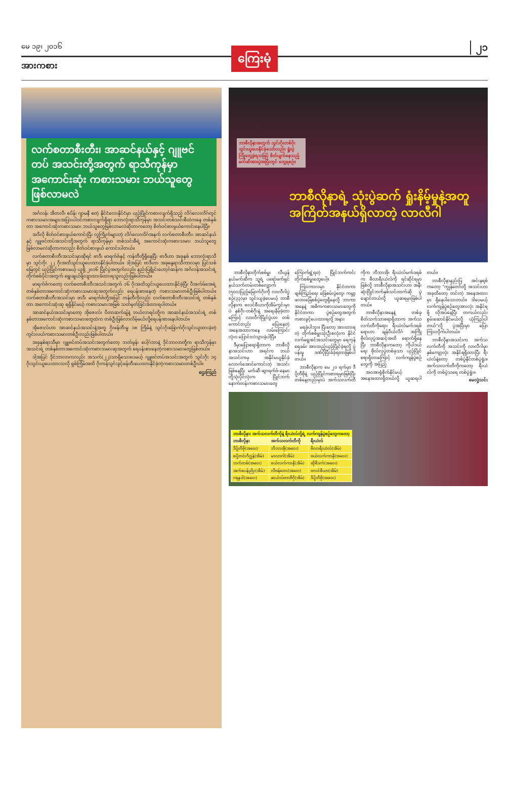မေ ၁၉၊ ၂၀၁၆
အားကစား
ကြေးမုံ
၂၁
လက်စတာစီးတီး၊ အာဆင်နယ်နှင့် ဂျူဗင်တပ် အသင်းတို့အတွက် ရာသီကုန်မှာ အကောင်းဆုံး ကစားသမား ဘယ်သူတွေဖြစ်လာမလဲ
အင်္ဂလန်၊ အီတလီ၊ စပိန်၊ ဂျာမနီ စတဲ့ နိုင်ငံလေးနိုင်ငံမှာ ယှဉ်ပြိုင်ကစားလျက်ရှိသည့် လိဂ်လေးလိဂ်တွင် ကစားသမားအများအပြားပါဝင်ကစားလျက်ရှိရာ ဘောလုံးရာသီကုန်မှာ အသင်းတစ်သင်းစီထဲကနေ တစ်နှစ်တာ အကောင်းဆုံးကစားသမား ဘယ်သူတွေဖြစ်လာမလဲဆိုတာကတော့ စိတ်ဝင်စားဖွယ်ကောင်းနေပါပြီ။
အဒီလို စိတ်ဝင်စားဖွယ်ကောင်းပြီး လူကြိုက်များတဲ့ လိဂ်လေးလိဂ်အနက် လက်စတာစီးတီး၊ အာဆင်နယ် နှင့် ဂျူဗင်တပ်အသင်းတို့အတွက် ရာသီကုန်မှာ တစ်သင်းစီရဲ့ အကောင်းဆုံးကစားသမား ဘယ်သူတွေ ဖြစ်လာမလဲဆိုတာကလည်း စိတ်ဝင်စားဖွယ် ကောင်းပါတယ်။
လက်စတာစီးတီးအသင်းမှာဆိုရင် ဗာဒီ၊ မာရက်ဇ်နှင့် ကန်တီတို့ရှိနေပြီး ဗာဒီဟာ အခုနှစ် ဘောလုံးရာသီမှာ သွင်းဂိုး ၂၂ ဂိုးအထိသွင်းယူပေးထားနိုင်ခဲ့ပါတယ်။ ဒါ့အပြင် ဗာဒီဟာ အခုနွေရာသီကာလမှာ ပြင်သစ်မြေတွင် ယှဉ်ပြိုင်ကစားမယ့် ယူရို ၂၀၁၆ ပြိုင်ပွဲအတွက်လည်း နည်းပြရွိုင်းဟော့ဂ်ဆန်က အင်္ဂလန်အသင်းရဲ့တိုက်စစ်ပိုင်းအတွက် ရွေးချယ်ဖို့လျာထားခံထားရသူလည်းဖြစ်ပါတယ်။
မာရက်ဇ်ကတော့ လက်စတာစီးတီးအသင်းအတွက် ၁၆ ဂိုးအထိသွင်းယူပေးထားနိုင်ခဲ့ပြီး ပီအက်ဖ်အေရဲ့ တစ်နှစ်တာအကောင်းဆုံးကစားသမားဆုအတွက်လည်း ရေပန်းစားနေတဲ့ ကစားသမားတစ်ဦးဖြစ်ပါတယ်။ လက်စတာစီးတီးအသင်းမှာ ဗာဒီ၊ မာရက်ဇ်တို့အပြင် ကန်တီကိုလည်း လက်စတာစီးတီးအသင်းရဲ့ တစ်နှစ်တာ အကောင်းဆုံးဆု ရရှိနိုင်မယ့် ကစားသမားအဖြစ် သတ်မှတ်ခြင်းခံထားရပါတယ်။
အာဆင်နယ်အသင်းမှာတော့ အိုဇေးလ်၊ ပီတာဆက်ချ်နဲ့ ဘယ်လာရင်တို့က အာဆင်နယ်အသင်းရဲ့ တစ်နှစ်တာအကောင်းဆုံးကစားသမားတွေထဲက တစ်ဦးဖြစ်လာလိမ့်မယ်လို့ရေပန်းစားနေပါတယ်။
အိုဇေးလ်ဟာ အာဆင်နယ်အသင်းနဲ့အတူ ဂိုးဖန်တီးမှု ၁၈ ကြိမ်နဲ့ သွင်းဂိုးခြောက်ဂိုးသွင်းယူထားခဲ့တဲ့ ကွင်းလယ်ကစားသမားတစ်ဦးလည်းဖြစ်ပါတယ်။
အခုနှစ်ရာသီမှာ ဂျူဗင်တပ်အသင်းအတွက်တော့ ဘတ်ဖွန်၊ ပေါ့ဂ်ဘာနဲ့ ဒိုင်ဘာလာတို့က ရာသီကုန်မှာ အသင်းရဲ့ တစ်နှစ်တာအကောင်းဆုံးကစားသမားဆုအတွက် ရေပန်းစားနေတဲ့ကစားသမားတွေဖြစ်တယ်။
ဒါ့အပြင် ဒိုင်ဘာလာကလည်း အသက်(၂၂)သာရှိသေးပေမယ့် ဂျူဗင်တပ်အသင်းအတွက် သွင်းဂိုး ၁၄ ဂိုးသွင်းယူပေးထားသလို ရှစ်ကြိမ်အထိ ဂိုးကန်သွင်းခွင့်ဖန်တီးပေးထားနိုင်ခဲ့တဲ့ကစားသမားတစ်ဦးပါ။
ဌေးကြည်
ဘာစီလိုနာအတွက် သွင်းဂိုးတစ်ဂိုးသွင်းယူပေးနိုင်ခဲ့သော်လည်း ရှုံးပွဲကြုံတွေ့ခဲ့ရသဖြင့် စိတ်ပျက်နေသည့် မက်ဆီအားပွဲအပြီးတွင် တွေ့ရစဉ်။
ဘာစီလိုနာရဲ့ သုံးပွဲဆက် ရှုံးနိမ့်မှုနဲ့အတူ အကြိတ်အနယ်ရှိလာတဲ့ လာလီဂါ
ဘာစီလိုနာတိုက်စစ်မှူး လီယွန်နယ်မက်ဆီက သူ့ရဲ့ ပရော်ဖက်ရှင်နယ်သက်တမ်းတစ်လျှောက် (၅၀၀)ပြည့်မြောက်ဂိုးကို လာလီဂါပွဲစဉ်(၃၃)မှာ သွင်းယူခဲ့ပေမယ့် ဘာစီလိုနာက ဗလင်စီယာကိုအိမ်ကွင်းမှာပဲ နှစ်ဂိုး-တစ်ဂိုးနဲ့ အရေးနိမ့်ခဲ့တာကြောင့် လာလီဂါပြိုင်ပွဲဟာ တစ်ကောင်တည်း ပြေးနေတဲ့ အနေအထားကနေ လမ်းကြောင်းလုံးဝ ပြောင်းလဲသွားခဲ့ပါပြီ။
ဒီမှာပြောစရာရှိတာက ဘာစီလိုနာအသင်းဟာ အရင်က ဘယ်အသင်းကမှ အနိုင်မယူနိုင်ခဲ့လောက်အောင်ကောင်းတဲ့ အသင်းဖြစ်နေပြီး မက်ဆီ-ဆွာရက်ဇ်-နေမာတို့သုံးပိုင်လုံးက ပြိုင်ဘက်နောက်တန်းကစားသမားတွေ ကြောက်ရွံ့ရတဲ့ ပြိုင်ဘက်ကင်း တိုက်စစ်မှူးတွေပေါ့။
ကြားကာလမှာ နိုင်ငံတကာ ချစ်ကြည်ရေး ခြေစမ်းပွဲတွေ၊ ကမ္ဘာ့ဖလားခြေစစ်ပွဲတွေရှိနေလို့ ဘာကာအနေနဲ့ အဓိကကစားသမားတွေကို နိုင်ငံတကာ ပွဲစဉ်တွေအတွက် ကစားခွင့်ပေးထားရလို့ အနား
မရခဲ့ပါဘူး။ ပြီးတော့ အားထားရတဲ့ တိုက်စစ်မှူးသုံးဦးစလုံးက နိုင်ငံလက်ရွေးစင်အသင်းတွေမှာ ရေကုန်ရေခမ်း အားထည့်ယှဉ်ပြိုင်ခဲ့ရလို့ ပွဲပန်းမှု ဒဏ်ပိုပြီးခံခဲ့ရတာဖြစ်ပါတယ်။
ဘာစီလိုနာက မေ ၂၀ ရက်မှာ ဒီပို့တီဗိုနဲ့ ယှဉ်ပြိုင်ကစားရမှာဖြစ်ပြီး တစ်နေ့တည်းမှာပဲ အက်သလက်တီကိုက ဘီဘာအို၊ ရီးယဲလ်မက်ဒရစ်က ဗီလာရီးယဲလ်ကို ရင်ဆိုင်ရမှာဖြစ်လို့ ဘာစီလိုနာအသင်းဟာ အနီးဆုံးပြိုင်ဘက်နှစ်သင်းထက်ဆို ပွဲချောင်တယ်လို့ ယူဆရမှာဖြစ်ပါတယ်။
ဘာစီလိုနာအနေနဲ့ တစ်ခုစိတ်သက်သာစရာရှိတာက အက်သလက်တီကိုရော၊ ရီးယဲလ်မက်ဒရစ် ရောဟာ ချန်ပီယံလိဂ် အကြိုဗိုလ်လုပွဲအဆင့်အထိ ရောက်ရှိနေပြီး ဘာစီလိုနာကတော့ ကိုပါဒယ်ရေး ဗိုလ်လုပွဲတစ်ခုသာ ယှဉ်ပြိုင်စရာရှိတာကြောင့် လက်ကျန်ပွဲစဉ်တွေကို အပြည့်
အဝအာရုံစိုက်နိုင်မယ့် အနေအထားရှိတယ်လို့ ယူဆရပါတယ်။
ဘာစီလိုနာနည်းပြ အင်းနရစ်ကတော့ "ကျွန်တော်တို့ အသင်းဟာ အခုထိတော့ တင်းတဲ့ အနေအထားမှာ ရှိနေပါသေးတယ်။ ဒါပေမယ့် လက်ကျန်ပွဲစဉ်တွေအားလုံး အနိုင်ရဖို့ လိုအပ်နေပြီး တကယ်လည်း စွမ်းဆောင်နိုင်မယ်လို့ ယုံကြည်ပါတယ်"လို့ ပွဲအပြီးမှာ ပြောကြားလိုက်ပါတယ်။
ဘာစီလိုနာအသင်းက အက်သလက်တီကို အသင်းကို လာလီဂါမှာ နှစ်ကျော့လုံး အနိုင်ရရှိထားပြီး ရီးယဲလ်နဲ့တော့ တစ်ပွဲနိုင်တစ်ပွဲရှုံး။ အက်သလက်တီကိုကတော့ ရီးယဲလ်ကို တစ်ပွဲသရေ တစ်ပွဲရှုံး။
မေလှဲ့သင်း
| ဘာစီလိုနာ၊ အက်သလက်တီကိုနဲ့ ရီးယဲလ်တို့ရဲ့ လက်ကျန်ပွဲစဉ်တွေကတော့ | | |
| --- | --- | --- |
| ဘာစီလိုနာ | အက်သလက်တီကို | ရီးယဲလ် |
| ဒီပို့တီဗို(အဝေး) | ဘီဘာအို(အဝေး) | ဗီလာရီးယဲလ်(အိမ်) |
| စပို့တင်းဂီဂျွန်(အိမ်) | မာလာဂါ(အိမ်) | ဗယ်လက်ကာနို(အဝေး) |
| ဘက်တစ်(အဝေး) | ဗယ်လက်ကာနို(အိမ်) | ဆိုစီဒက်(အဝေး) |
| အက်စပန်ညိုး(အိမ်) | လီဗန်တေး(အဝေး) | ဗလင်စီယာ(အိမ်) |
| ဂရနဒါ(အဝေး) | ဆယ်လ်တာဗီဂို(အိမ်) | ဒီပို့တီဗို(အဝေး) |